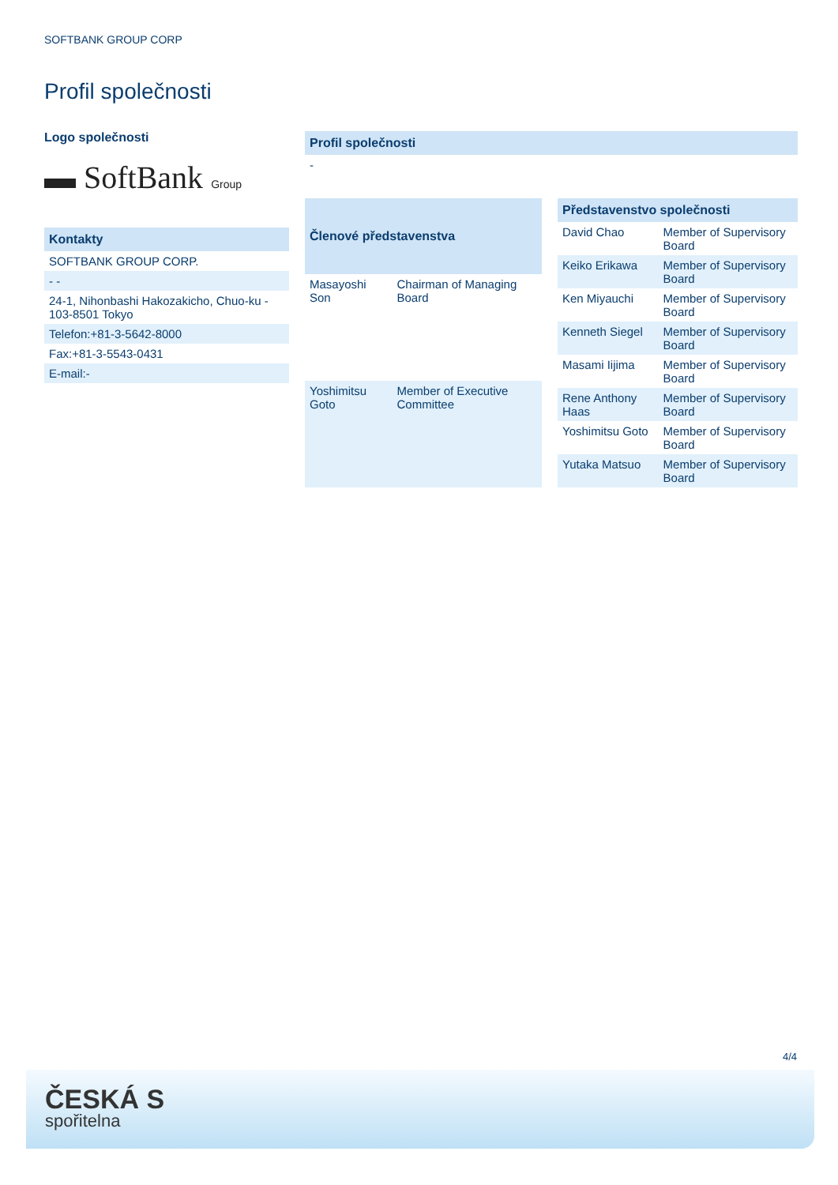SOFTBANK GROUP CORP
Profil společnosti
Logo společnosti
▬ SoftBank Group
Kontakty
SOFTBANK GROUP CORP.
- -
24-1, Nihonbashi Hakozakicho, Chuo-ku - 103-8501 Tokyo
Telefon:+81-3-5642-8000
Fax:+81-3-5543-0431
E-mail:-
Profil společnosti
-
| Členové představenstva | |
| --- | --- |
| Masayoshi Son | Chairman of Managing Board |
| Yoshimitsu Goto | Member of Executive Committee |
| Představenstvo společnosti | |
| --- | --- |
| David Chao | Member of Supervisory Board |
| Keiko Erikawa | Member of Supervisory Board |
| Ken Miyauchi | Member of Supervisory Board |
| Kenneth Siegel | Member of Supervisory Board |
| Masami Iijima | Member of Supervisory Board |
| Rene Anthony Haas | Member of Supervisory Board |
| Yoshimitsu Goto | Member of Supervisory Board |
| Yutaka Matsuo | Member of Supervisory Board |
4/4
ČESKÁ S
spořitelna